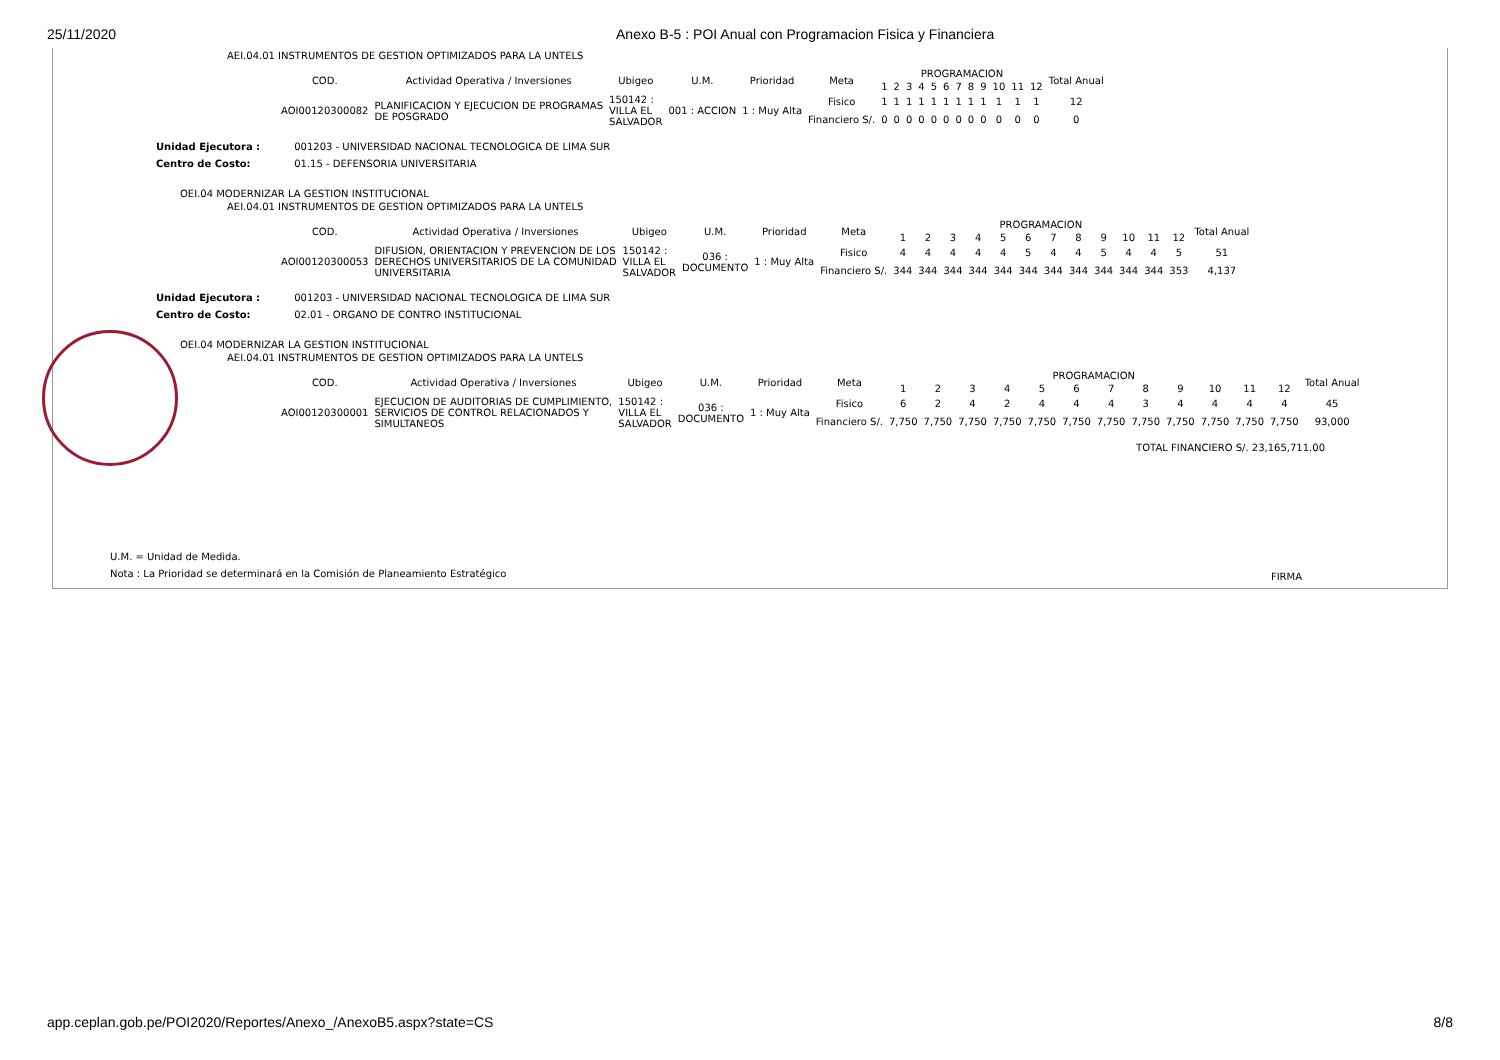25/11/2020 Anexo B-5 : POI Anual con Programacion Fisica y Financiera
AEI.04.01 INSTRUMENTOS DE GESTION OPTIMIZADOS PARA LA UNTELS
| COD. | Actividad Operativa / Inversiones | Ubigeo | U.M. | Prioridad | Meta | PROGRAMACION | | | | | | | | | | | | Total Anual |
| --- | --- | --- | --- | --- | --- | --- | --- | --- | --- | --- | --- | --- | --- | --- | --- | --- | --- | --- |
| | | | | | | 1 | 2 | 3 | 4 | 5 | 6 | 7 | 8 | 9 | 10 | 11 | 12 | |
| AOI00120300082 | PLANIFICACION Y EJECUCION DE PROGRAMAS DE POSGRADO | 150142 : VILLA EL SALVADOR | 001 : ACCION | 1 : Muy Alta | Fisico | 1 | 1 | 1 | 1 | 1 | 1 | 1 | 1 | 1 | 1 | 1 | 1 | 12 |
| | | | | | Financiero S/. | 0 | 0 | 0 | 0 | 0 | 0 | 0 | 0 | 0 | 0 | 0 | 0 | 0 |
Unidad Ejecutora : 001203 - UNIVERSIDAD NACIONAL TECNOLOGICA DE LIMA SUR
Centro de Costo: 01.15 - DEFENSORIA UNIVERSITARIA
OEI.04 MODERNIZAR LA GESTION INSTITUCIONAL
AEI.04.01 INSTRUMENTOS DE GESTION OPTIMIZADOS PARA LA UNTELS
| COD. | Actividad Operativa / Inversiones | Ubigeo | U.M. | Prioridad | Meta | PROGRAMACION | | | | | | | | | | | | Total Anual |
| --- | --- | --- | --- | --- | --- | --- | --- | --- | --- | --- | --- | --- | --- | --- | --- | --- | --- | --- |
| | | | | | | 1 | 2 | 3 | 4 | 5 | 6 | 7 | 8 | 9 | 10 | 11 | 12 | |
| AOI00120300053 | DIFUSION, ORIENTACION Y PREVENCION DE LOS DERECHOS UNIVERSITARIOS DE LA COMUNIDAD UNIVERSITARIA | 150142 : VILLA EL SALVADOR | 036 : DOCUMENTO | 1 : Muy Alta | Fisico | 4 | 4 | 4 | 4 | 4 | 5 | 4 | 4 | 5 | 4 | 4 | 5 | 51 |
| | | | | | Financiero S/. | 344 | 344 | 344 | 344 | 344 | 344 | 344 | 344 | 344 | 344 | 344 | 353 | 4,137 |
Unidad Ejecutora : 001203 - UNIVERSIDAD NACIONAL TECNOLOGICA DE LIMA SUR
Centro de Costo: 02.01 - ORGANO DE CONTRO INSTITUCIONAL
OEI.04 MODERNIZAR LA GESTION INSTITUCIONAL
AEI.04.01 INSTRUMENTOS DE GESTION OPTIMIZADOS PARA LA UNTELS
| COD. | Actividad Operativa / Inversiones | Ubigeo | U.M. | Prioridad | Meta | PROGRAMACION | | | | | | | | | | | | Total Anual |
| --- | --- | --- | --- | --- | --- | --- | --- | --- | --- | --- | --- | --- | --- | --- | --- | --- | --- | --- |
| | | | | | | 1 | 2 | 3 | 4 | 5 | 6 | 7 | 8 | 9 | 10 | 11 | 12 | |
| AOI00120300001 | EJECUCION DE AUDITORIAS DE CUMPLIMIENTO, SERVICIOS DE CONTROL RELACIONADOS Y SIMULTANEOS | 150142 : VILLA EL SALVADOR | 036 : DOCUMENTO | 1 : Muy Alta | Fisico | 6 | 2 | 4 | 2 | 4 | 4 | 4 | 3 | 4 | 4 | 4 | 4 | 45 |
| | | | | | Financiero S/. | 7,750 | 7,750 | 7,750 | 7,750 | 7,750 | 7,750 | 7,750 | 7,750 | 7,750 | 7,750 | 7,750 | 7,750 | 93,000 |
TOTAL FINANCIERO S/. 23,165,711.00
U.M. = Unidad de Medida.
Nota : La Prioridad se determinará en la Comisión de Planeamiento Estratégico
FIRMA
app.ceplan.gob.pe/POI2020/Reportes/Anexo_/AnexoB5.aspx?state=CS 8/8